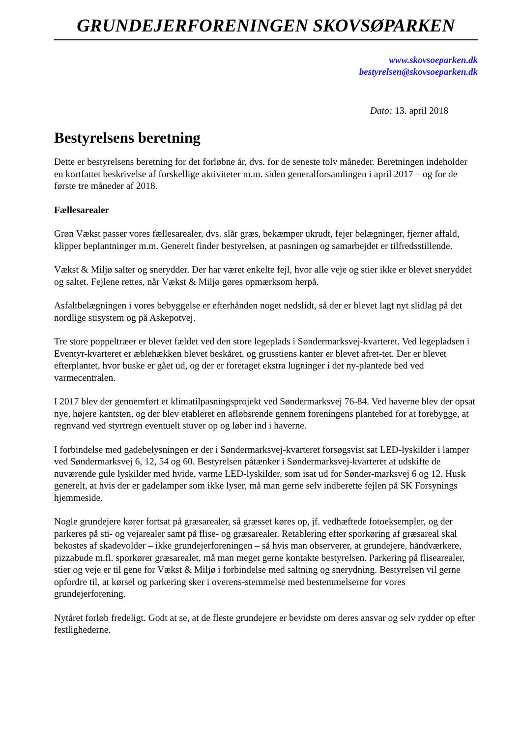GRUNDEJERFORENINGEN SKOVSØPARKEN
www.skovsoeparken.dk
bestyrelsen@skovsoeparken.dk
Dato: 13. april 2018
Bestyrelsens beretning
Dette er bestyrelsens beretning for det forløbne år, dvs. for de seneste tolv måneder. Beretningen indeholder en kortfattet beskrivelse af forskellige aktiviteter m.m. siden generalforsamlingen i april 2017 – og for de første tre måneder af 2018.
Fællesarealer
Grøn Vækst passer vores fællesarealer, dvs. slår græs, bekæmper ukrudt, fejer belægninger, fjerner affald, klipper beplantninger m.m. Generelt finder bestyrelsen, at pasningen og samarbejdet er tilfredsstillende.
Vækst & Miljø salter og snerydder. Der har været enkelte fejl, hvor alle veje og stier ikke er blevet sneryddet og saltet. Fejlene rettes, når Vækst & Miljø gøres opmærksom herpå.
Asfaltbelægningen i vores bebyggelse er efterhånden noget nedslidt, så der er blevet lagt nyt slidlag på det nordlige stisystem og på Askepotvej.
Tre store poppeltræer er blevet fældet ved den store legeplads i Søndermarksvej-kvarteret. Ved legepladsen i Eventyr-kvarteret er æblehækken blevet beskåret, og grusstiens kanter er blevet afret-tet. Der er blevet efterplantet, hvor buske er gået ud, og der er foretaget ekstra lugninger i det ny-plantede bed ved varmecentralen.
I 2017 blev der gennemført et klimatilpasningsprojekt ved Søndermarksvej 76-84. Ved haverne blev der opsat nye, højere kantsten, og der blev etableret en afløbsrende gennem foreningens plantebed for at forebygge, at regnvand ved styrtregn eventuelt stuver op og løber ind i haverne.
I forbindelse med gadebelysningen er der i Søndermarksvej-kvarteret forsøgsvist sat LED-lyskilder i lamper ved Søndermarksvej 6, 12, 54 og 60. Bestyrelsen påtænker i Søndermarksvej-kvarteret at udskifte de nuværende gule lyskilder med hvide, varme LED-lyskilder, som isat ud for Sønder-marksvej 6 og 12. Husk generelt, at hvis der er gadelamper som ikke lyser, må man gerne selv indberette fejlen på SK Forsynings hjemmeside.
Nogle grundejere kører fortsat på græsarealer, så græsset køres op, jf. vedhæftede fotoeksempler, og der parkeres på sti- og vejarealer samt på flise- og græsarealer. Retablering efter sporkøring af græsareal skal bekostes af skadevolder – ikke grundejerforeningen – så hvis man observerer, at grundejere, håndværkere, pizzabude m.fl. sporkører græsarealet, må man meget gerne kontakte bestyrelsen. Parkering på flisearealer, stier og veje er til gene for Vækst & Miljø i forbindelse med saltning og snerydning. Bestyrelsen vil gerne opfordre til, at kørsel og parkering sker i overens-stemmelse med bestemmelserne for vores grundejerforening.
Nytåret forløb fredeligt. Godt at se, at de fleste grundejere er bevidste om deres ansvar og selv rydder op efter festlighederne.